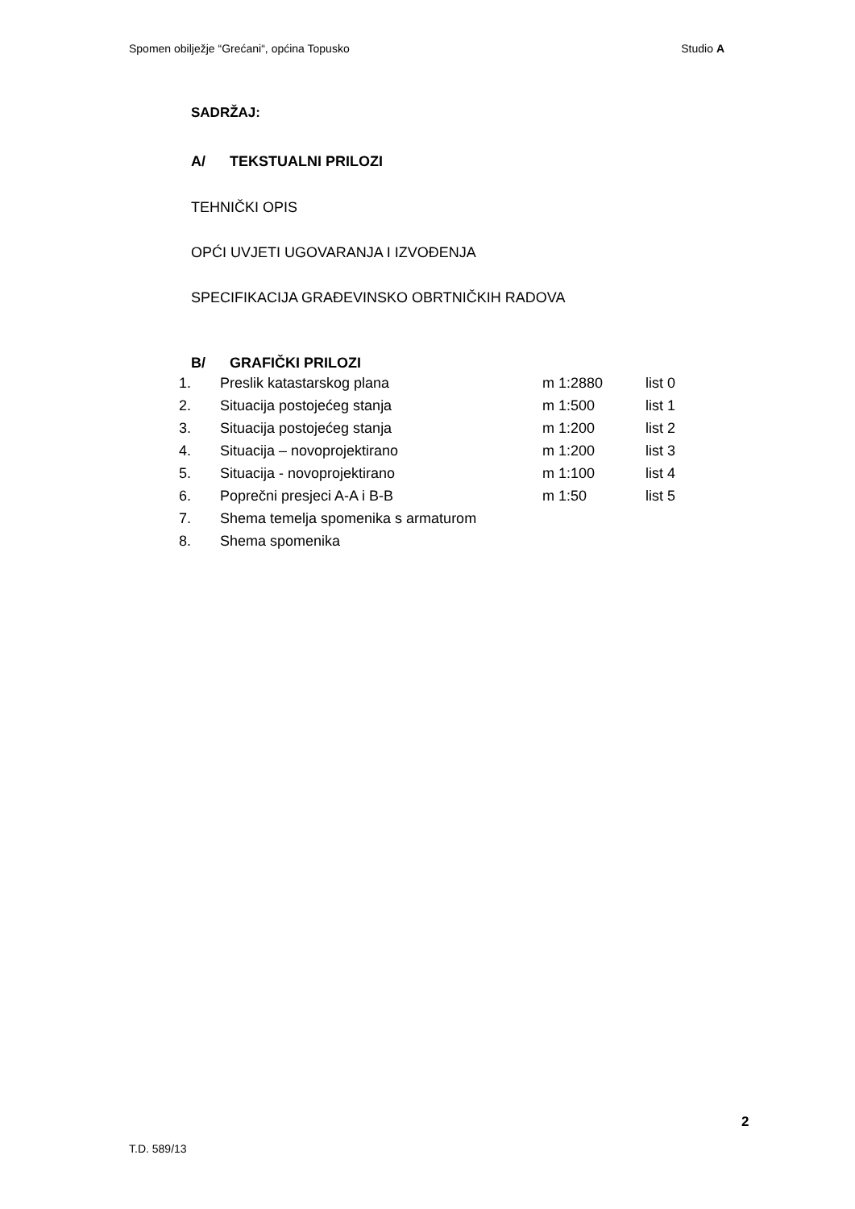Spomen obilježje “Grećani“, općina Topusko Studio A
SADRŽAJ:
A/ TEKSTUALNI PRILOZI
TEHNIČKI OPIS
OPĆI UVJETI UGOVARANJA I IZVOĐENJA
SPECIFIKACIJA GRAĐEVINSKO OBRTNIČKIH RADOVA
B/ GRAFIČKI PRILOZI
| 1. | Preslik katastarskog plana | m 1:2880 | list 0 |
| 2. | Situacija postojećeg stanja | m 1:500 | list 1 |
| 3. | Situacija postojećeg stanja | m 1:200 | list 2 |
| 4. | Situacija – novoprojektirano | m 1:200 | list 3 |
| 5. | Situacija - novoprojektirano | m 1:100 | list 4 |
| 6. | Poprečni presjeci A-A i B-B | m 1:50 | list 5 |
| 7. | Shema temelja spomenika s armaturom | | |
| 8. | Shema spomenika | | |
2
T.D. 589/13